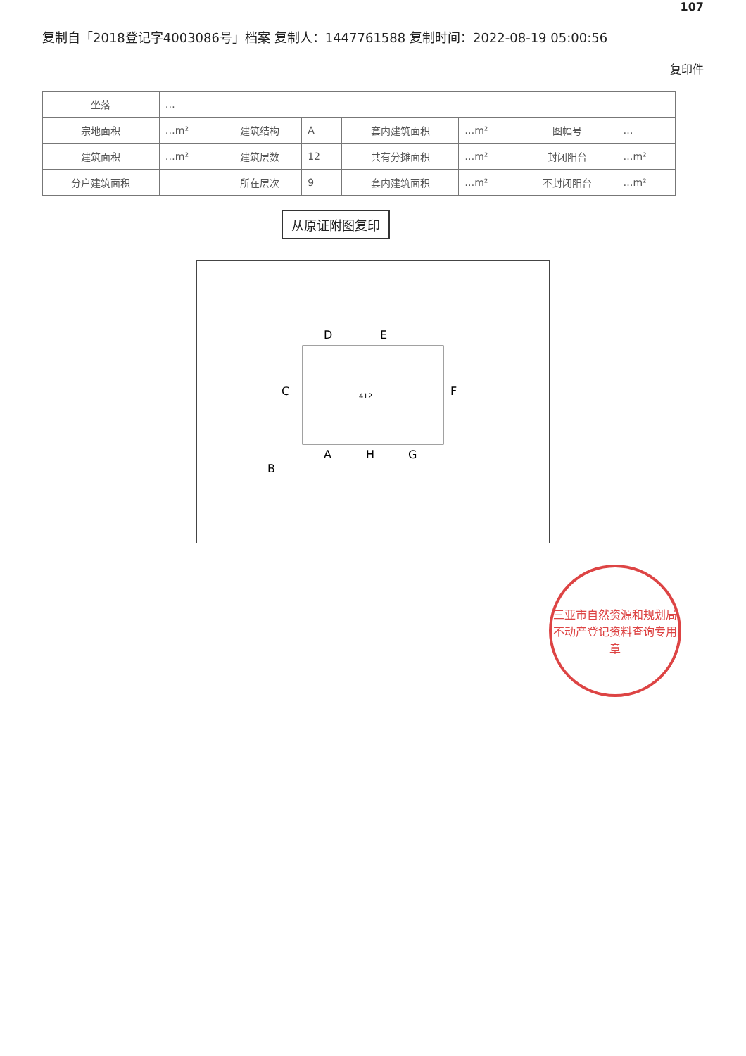107
复制自「2018登记字4003086号」档案 复制人：1447761588 复制时间：2022-08-19 05:00:56
复印件
| 坐落 | … | | | | | | |
| 宗地面积 | …m² | 建筑结构 | A | 套内建筑面积 | …m² | 图幅号 | … |
| 建筑面积 | …m² | 建筑层数 | 12 | 共有分摊面积 | …m² | 封闭阳台 | …m² |
| 分户建筑面积 | | 所在层次 | 9 | 套内建筑面积 | …m² | 不封闭阳台 | …m² |
从原证附图复印
412
C
D
E
F
G
A
B
H
三亚市自然资源和规划局
不动产登记资料查询专用章